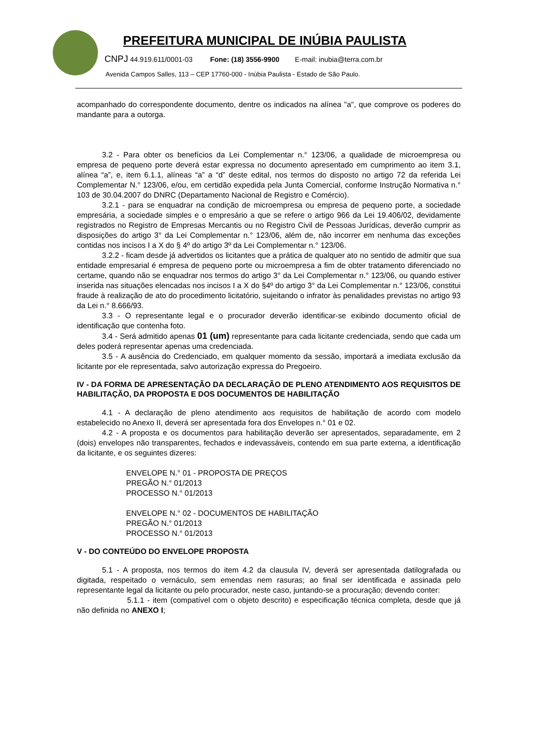PREFEITURA MUNICIPAL DE INÚBIA PAULISTA
CNPJ 44.919.611/0001-03 Fone: (18) 3556-9900 E-mail: inubia@terra.com.br
Avenida Campos Salles, 113 – CEP 17760-000 - Inúbia Paulista - Estado de São Paulo.
acompanhado do correspondente documento, dentre os indicados na alínea "a", que comprove os poderes do mandante para a outorga.
3.2 - Para obter os benefícios da Lei Complementar n.° 123/06, a qualidade de microempresa ou empresa de pequeno porte deverá estar expressa no documento apresentado em cumprimento ao item 3.1, alínea “a”, e, item 6.1.1, alíneas “a” a “d” deste edital, nos termos do disposto no artigo 72 da referida Lei Complementar N.° 123/06, e/ou, em certidão expedida pela Junta Comercial, conforme Instrução Normativa n.° 103 de 30.04.2007 do DNRC (Departamento Nacional de Registro e Comércio).
3.2.1 - para se enquadrar na condição de microempresa ou empresa de pequeno porte, a sociedade empresária, a sociedade simples e o empresário a que se refere o artigo 966 da Lei 19.406/02, devidamente registrados no Registro de Empresas Mercantis ou no Registro Civil de Pessoas Jurídicas, deverão cumprir as disposições do artigo 3° da Lei Complementar n.° 123/06, além de, não incorrer em nenhuma das exceções contidas nos incisos I a X do § 4º do artigo 3º da Lei Complementar n.° 123/06.
3.2.2 - ficam desde já advertidos os licitantes que a prática de qualquer ato no sentido de admitir que sua entidade empresarial é empresa de pequeno porte ou microempresa a fim de obter tratamento diferenciado no certame, quando não se enquadrar nos termos do artigo 3° da Lei Complementar n.° 123/06, ou quando estiver inserida nas situações elencadas nos incisos I a X do §4º do artigo 3° da Lei Complementar n.° 123/06, constitui fraude à realização de ato do procedimento licitatório, sujeitando o infrator às penalidades previstas no artigo 93 da Lei n.° 8.666/93.
3.3 - O representante legal e o procurador deverão identificar-se exibindo documento oficial de identificação que contenha foto.
3.4 - Será admitido apenas 01 (um) representante para cada licitante credenciada, sendo que cada um deles poderá representar apenas uma credenciada.
3.5 - A ausência do Credenciado, em qualquer momento da sessão, importará a imediata exclusão da licitante por ele representada, salvo autorização expressa do Pregoeiro.
IV - DA FORMA DE APRESENTAÇÃO DA DECLARAÇÃO DE PLENO ATENDIMENTO AOS REQUISITOS DE HABILITAÇÃO, DA PROPOSTA E DOS DOCUMENTOS DE HABILITAÇÃO
4.1 - A declaração de pleno atendimento aos requisitos de habilitação de acordo com modelo estabelecido no Anexo II, deverá ser apresentada fora dos Envelopes n.° 01 e 02.
4.2 - A proposta e os documentos para habilitação deverão ser apresentados, separadamente, em 2 (dois) envelopes não transparentes, fechados e indevassáveis, contendo em sua parte externa, a identificação da licitante, e os seguintes dizeres:
ENVELOPE N.° 01 - PROPOSTA DE PREÇOS
PREGÃO N.° 01/2013
PROCESSO N.° 01/2013
ENVELOPE N.° 02 - DOCUMENTOS DE HABILITAÇÃO
PREGÃO N.° 01/2013
PROCESSO N.° 01/2013
V - DO CONTEÚDO DO ENVELOPE PROPOSTA
5.1 - A proposta, nos termos do item 4.2 da clausula IV, deverá ser apresentada datilografada ou digitada, respeitado o vernáculo, sem emendas nem rasuras; ao final ser identificada e assinada pelo representante legal da licitante ou pelo procurador, neste caso, juntando-se a procuração; devendo conter:
5.1.1 - item (compatível com o objeto descrito) e especificação técnica completa, desde que já não definida no ANEXO I;